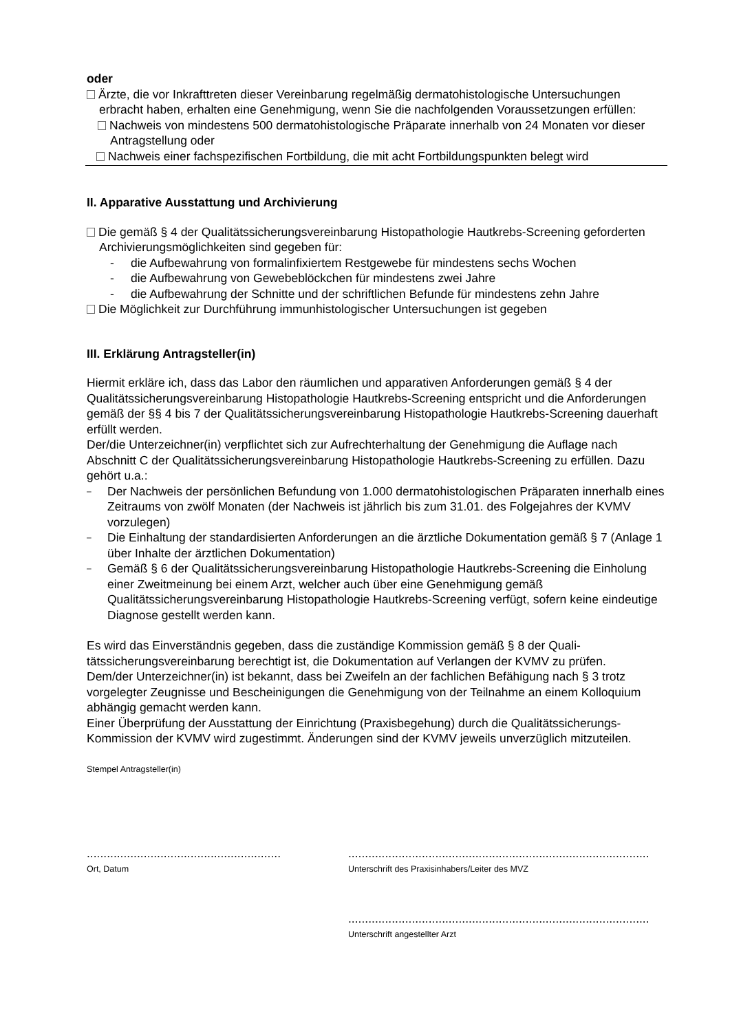oder
Ärzte, die vor Inkrafttreten dieser Vereinbarung regelmäßig dermatohistologische Untersu­chungen erbracht haben, erhalten eine Genehmigung, wenn Sie die nachfolgenden Voraus­setzungen erfüllen:
Nachweis von mindestens 500 dermatohistologische Präparate innerhalb von 24 Monaten vor dieser Antragstellung oder
Nachweis einer fachspezifischen Fortbildung, die mit acht Fortbildungspunkten belegt wird
II. Apparative Ausstattung und Archivierung
Die gemäß § 4 der Qualitätssicherungsvereinbarung Histopathologie Hautkrebs-Screening geforderten Archivierungsmöglichkeiten sind gegeben für:
- die Aufbewahrung von formalinfixiertem Restgewebe für mindestens sechs Wochen
- die Aufbewahrung von Gewebeblöckchen für mindestens zwei Jahre
- die Aufbewahrung der Schnitte und der schriftlichen Befunde für mindestens zehn Jahre
Die Möglichkeit zur Durchführung immunhistologischer Untersuchungen ist gegeben
III. Erklärung Antragsteller(in)
Hiermit erkläre ich, dass das Labor den räumlichen und apparativen Anforderungen gemäß § 4 der Qualitätssicherungsvereinbarung Histopathologie Hautkrebs-Screening entspricht und die Anforderungen gemäß der §§ 4 bis 7 der Qualitätssicherungsvereinbarung Histopathologie Hautkrebs-Screening dauerhaft erfüllt werden.
Der/die Unterzeichner(in) verpflichtet sich zur Aufrechterhaltung der Genehmigung die Auflage nach Abschnitt C der Qualitätssicherungsvereinbarung Histopathologie Hautkrebs-Screening zu erfüllen. Dazu gehört u.a.:
– Der Nachweis der persönlichen Befundung von 1.000 dermatohistologischen Präparaten in­nerhalb eines Zeitraums von zwölf Monaten (der Nachweis ist jährlich bis zum 31.01. des Folgejahres der KVMV vorzulegen)
– Die Einhaltung der standardisierten Anforderungen an die ärztliche Dokumentation gemäß § 7 (Anlage 1 über Inhalte der ärztlichen Dokumentation)
– Gemäß § 6 der Qualitätssicherungsvereinbarung Histopathologie Hautkrebs-Screening die Einholung einer Zweitmeinung bei einem Arzt, welcher auch über eine Genehmigung gemäß Qualitätssicherungsvereinbarung Histopathologie Hautkrebs-Screening verfügt, sofern keine eindeutige Diagnose gestellt werden kann.
Es wird das Einverständnis gegeben, dass die zuständige Kommission gemäß § 8 der Quali­tätssicherungsvereinbarung berechtigt ist, die Dokumentation auf Verlangen der KVMV zu prü­fen.
Dem/der Unterzeichner(in) ist bekannt, dass bei Zweifeln an der fachlichen Befähigung nach § 3 trotz vorgelegter Zeugnisse und Bescheinigungen die Genehmigung von der Teilnahme an einem Kolloquium abhängig gemacht werden kann.
Einer Überprüfung der Ausstattung der Einrichtung (Praxisbegehung) durch die Qualitätssiche­rungs-Kommission der KVMV wird zugestimmt. Änderungen sind der KVMV jeweils unverzüg­lich mitzuteilen.
Stempel Antragsteller(in)
..........................................................
Ort, Datum
..........................................................................................
Unterschrift des Praxisinhabers/Leiter des MVZ
..........................................................................................
Unterschrift angestellter Arzt